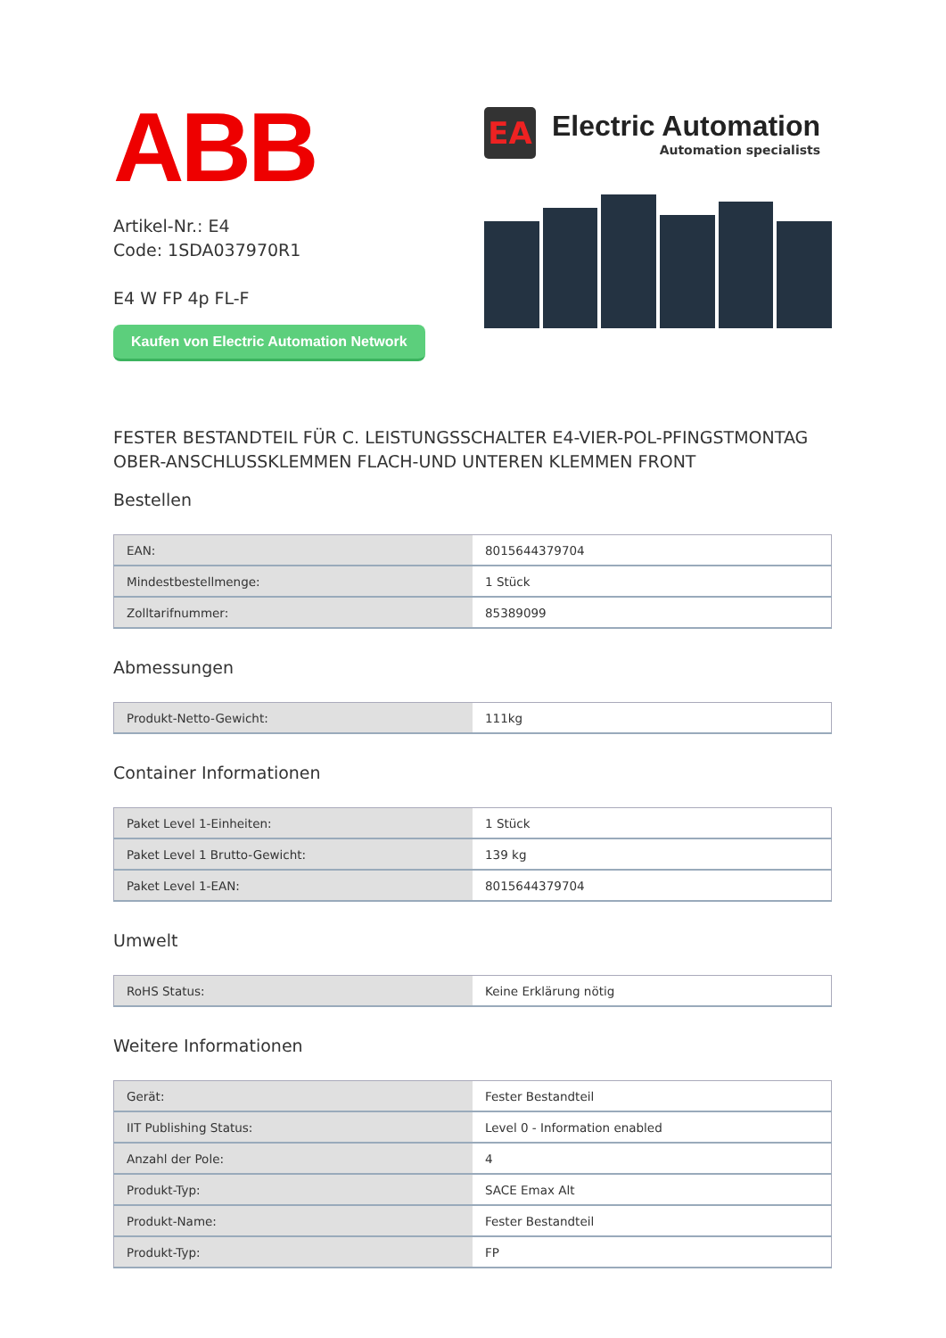ABB
Artikel-Nr.: E4
Code: 1SDA037970R1
E4 W FP 4p FL-F
Kaufen von Electric Automation Network
EA
Electric Automation
Automation specialists
FESTER BESTANDTEIL FÜR C. LEISTUNGSSCHALTER E4-VIER-POL-PFINGSTMONTAG OBER-ANSCHLUSSKLEMMEN FLACH-UND UNTEREN KLEMMEN FRONT
Bestellen
| EAN: | 8015644379704 |
| Mindestbestellmenge: | 1 Stück |
| Zolltarifnummer: | 85389099 |
Abmessungen
| Produkt-Netto-Gewicht: | 111kg |
Container Informationen
| Paket Level 1-Einheiten: | 1 Stück |
| Paket Level 1 Brutto-Gewicht: | 139 kg |
| Paket Level 1-EAN: | 8015644379704 |
Umwelt
| RoHS Status: | Keine Erklärung nötig |
Weitere Informationen
| Gerät: | Fester Bestandteil |
| IIT Publishing Status: | Level 0 - Information enabled |
| Anzahl der Pole: | 4 |
| Produkt-Typ: | SACE Emax Alt |
| Produkt-Name: | Fester Bestandteil |
| Produkt-Typ: | FP |